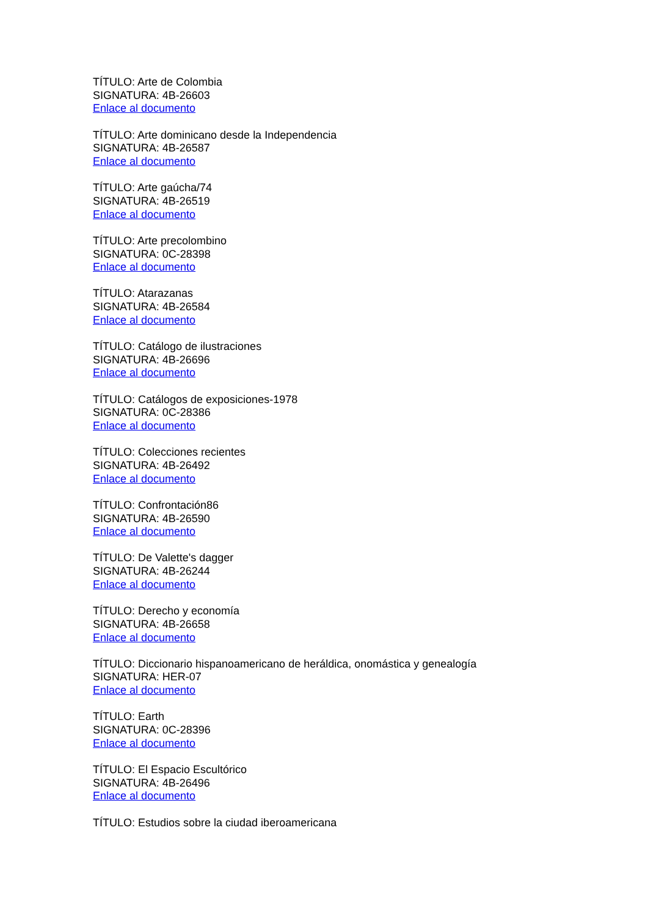TÍTULO: Arte de Colombia
SIGNATURA: 4B-26603
Enlace al documento
TÍTULO: Arte dominicano desde la Independencia
SIGNATURA: 4B-26587
Enlace al documento
TÍTULO: Arte gaúcha/74
SIGNATURA: 4B-26519
Enlace al documento
TÍTULO: Arte precolombino
SIGNATURA: 0C-28398
Enlace al documento
TÍTULO: Atarazanas
SIGNATURA: 4B-26584
Enlace al documento
TÍTULO: Catálogo de ilustraciones
SIGNATURA: 4B-26696
Enlace al documento
TÍTULO: Catálogos de exposiciones-1978
SIGNATURA: 0C-28386
Enlace al documento
TÍTULO: Colecciones recientes
SIGNATURA: 4B-26492
Enlace al documento
TÍTULO: Confrontación86
SIGNATURA: 4B-26590
Enlace al documento
TÍTULO: De Valette's dagger
SIGNATURA: 4B-26244
Enlace al documento
TÍTULO: Derecho y economía
SIGNATURA: 4B-26658
Enlace al documento
TÍTULO: Diccionario hispanoamericano de heráldica, onomástica y genealogía
SIGNATURA: HER-07
Enlace al documento
TÍTULO: Earth
SIGNATURA: 0C-28396
Enlace al documento
TÍTULO: El Espacio Escultórico
SIGNATURA: 4B-26496
Enlace al documento
TÍTULO: Estudios sobre la ciudad iberoamericana